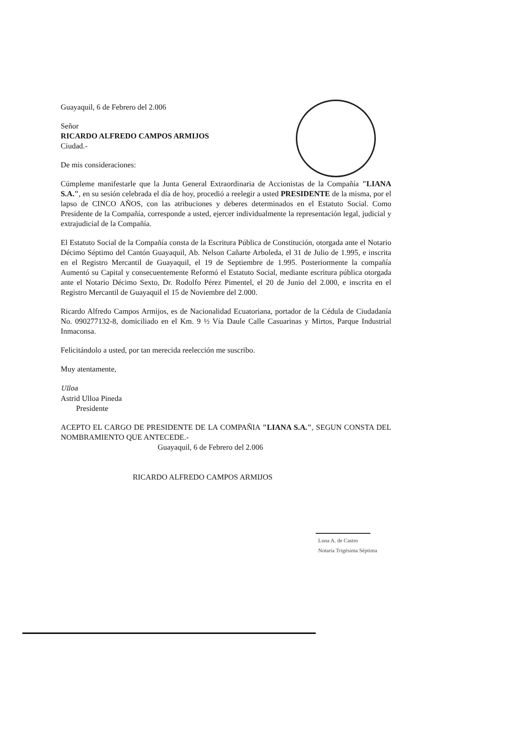Guayaquil, 6 de Febrero del 2.006
Señor
RICARDO ALFREDO CAMPOS ARMIJOS
Ciudad.-
De mis consideraciones:
Cúmpleme manifestarle que la Junta General Extraordinaria de Accionistas de la Compañía "LIANA S.A.", en su sesión celebrada el día de hoy, procedió a reelegir a usted PRESIDENTE de la misma, por el lapso de CINCO AÑOS, con las atribuciones y deberes determinados en el Estatuto Social. Como Presidente de la Compañía, corresponde a usted, ejercer individualmente la representación legal, judicial y extrajudicial de la Compañía.
El Estatuto Social de la Compañía consta de la Escritura Pública de Constitución, otorgada ante el Notario Décimo Séptimo del Cantón Guayaquil, Ab. Nelson Cañarte Arboleda, el 31 de Julio de 1.995, e inscrita en el Registro Mercantil de Guayaquil, el 19 de Septiembre de 1.995. Posteriormente la compañía Aumentó su Capital y consecuentemente Reformó el Estatuto Social, mediante escritura pública otorgada ante el Notario Décimo Sexto, Dr. Rodolfo Pérez Pimentel, el 20 de Junio del 2.000, e inscrita en el Registro Mercantil de Guayaquil el 15 de Noviembre del 2.000.
Ricardo Alfredo Campos Armijos, es de Nacionalidad Ecuatoriana, portador de la Cédula de Ciudadanía No. 090277132-8, domiciliado en el Km. 9 ½ Vía Daule Calle Casuarinas y Mirtos, Parque Industrial Inmaconsa.
Felicitándolo a usted, por tan merecida reelección me suscribo.
Muy atentamente,
Ulloa
Astrid Ulloa Pineda
Presidente
ACEPTO EL CARGO DE PRESIDENTE DE LA COMPAÑIA "LIANA S.A.", SEGUN CONSTA DEL NOMBRAMIENTO QUE ANTECEDE.-
Guayaquil, 6 de Febrero del 2.006
RICARDO ALFREDO CAMPOS ARMIJOS
Luna A. de Castro
Notaria Trigésima Séptima